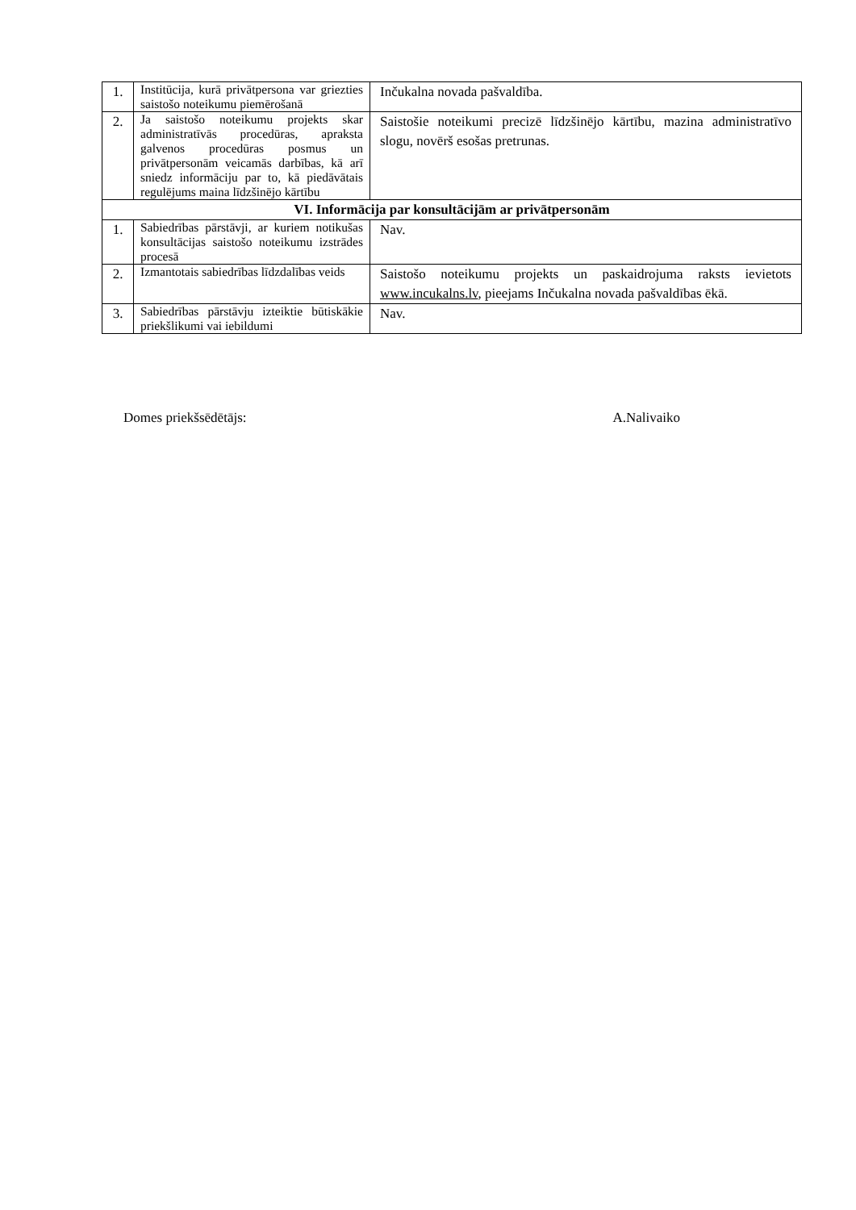| 1. | Institūcija, kurā privātpersona var griezties saistošo noteikumu piemērošanā | Inčukalna novada pašvaldība. |
| 2. | Ja saistošo noteikumu projekts skar administratīvās procedūras, apraksta galvenos procedūras posmus un privātpersonām veicamās darbības, kā arī sniedz informāciju par to, kā piedāvātais regulējums maina līdzšinējo kārtību | Saistošie noteikumi precizē līdzšinējo kārtību, mazina administratīvo slogu, novērš esošas pretrunas. |
| VI. Informācija par konsultācijām ar privātpersonām | | |
| 1. | Sabiedrības pārstāvji, ar kuriem notikušas konsultācijas saistošo noteikumu izstrādes procesā | Nav. |
| 2. | Izmantotais sabiedrības līdzdalības veids | Saistošo noteikumu projekts un paskaidrojuma raksts ievietots www.incukalns.lv , pieejams Inčukalna novada pašvaldības ēkā. |
| 3. | Sabiedrības pārstāvju izteiktie būtiskākie priekšlikumi vai iebildumi | Nav. |
Domes priekšsēdētājs: A.Nalivaiko